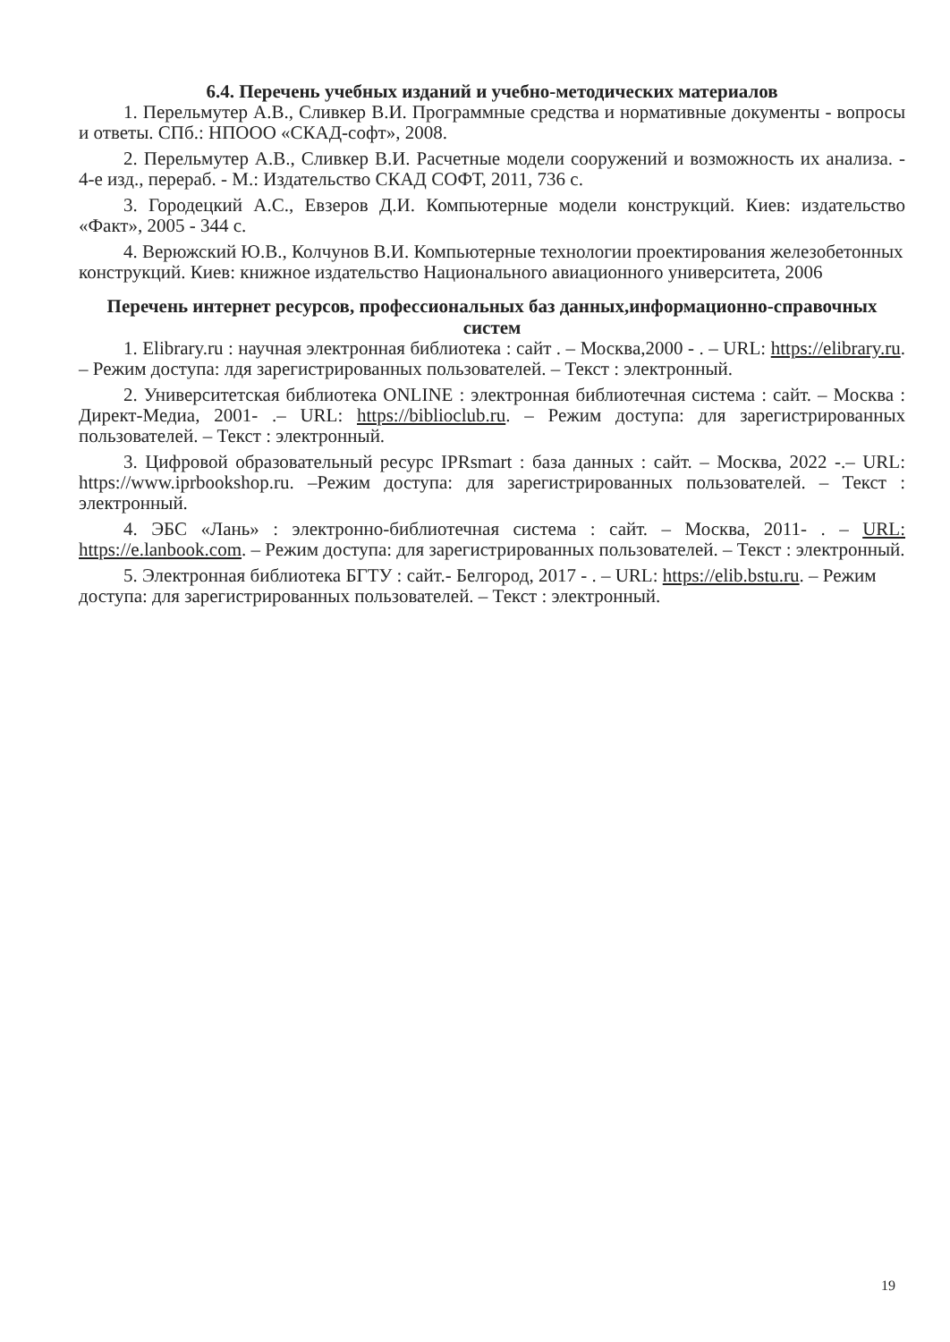6.4. Перечень учебных изданий и учебно-методических материалов
1. Перельмутер А.В., Сливкер В.И. Программные средства и нормативные документы - вопросы и ответы. СПб.: НПООО «СКАД-софт», 2008.
2. Перельмутер А.В., Сливкер В.И. Расчетные модели сооружений и возможность их анализа. - 4-е изд., перераб. - М.: Издательство СКАД СОФТ, 2011, 736 с.
3. Городецкий А.С., Евзеров Д.И. Компьютерные модели конструкций. Киев: издательство «Факт», 2005 - 344 с.
4. Верюжский Ю.В., Колчунов В.И. Компьютерные технологии проектирования железобетонных конструкций. Киев: книжное издательство Национального авиационного университета, 2006
Перечень интернет ресурсов, профессиональных баз данных,информационно-справочных систем
1. Elibrary.ru : научная электронная библиотека : сайт . – Москва,2000 - . – URL: https://elibrary.ru. – Режим доступа: лдя зарегистрированных пользователей. – Текст : электронный.
2. Университетская библиотека ONLINE : электронная библиотечная система : сайт. – Москва : Директ-Медиа, 2001- .– URL: https://biblioclub.ru. – Режим доступа: для зарегистрированных пользователей. – Текст : электронный.
3. Цифровой образовательный ресурс IPRsmart : база данных : сайт. – Москва, 2022 -.– URL: https://www.iprbookshop.ru. –Режим доступа: для зарегистрированных пользователей. – Текст : электронный.
4. ЭБС «Лань» : электронно-библиотечная система : сайт. – Москва, 2011- . – URL: https://e.lanbook.com. – Режим доступа: для зарегистрированных пользователей. – Текст : электронный.
5. Электронная библиотека БГТУ : сайт.- Белгород, 2017 - . – URL: https://elib.bstu.ru. – Режим доступа: для зарегистрированных пользователей. – Текст : электронный.
19